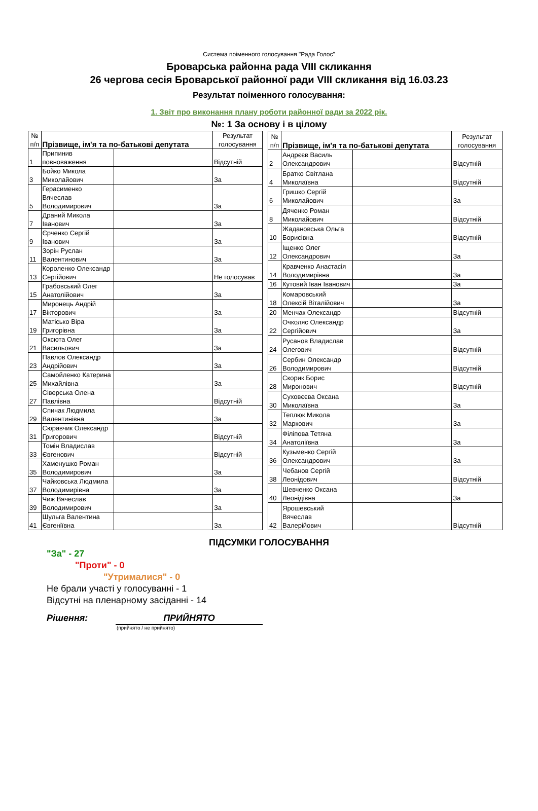Система поіменного голосування "Рада Голос"
Броварська районна рада VIII скликання
26 чергова сесія Броварської районної ради VIII скликання від 16.03.23
Результат поіменного голосування:
1. Звіт про виконання плану роботи районної ради за 2022 рік.
№: 1 За основу і в цілому
| № п/п | Прізвище, ім'я та по-батькові депутата | | Результат голосування |
| --- | --- | --- | --- |
| 1 | Припинив повноваження | | Відсутній |
| 3 | Бойко Микола Миколайович | | За |
| 5 | Герасименко Вячеслав Володимирович | | За |
| 7 | Драний Микола Іванович | | За |
| 9 | Єрченко Сергій Іванович | | За |
| 11 | Зорін Руслан Валентинович | | За |
| 13 | Короленко Олександр Сергійович | | Не голосував |
| 15 | Грабовський Олег Анатолійович | | За |
| 17 | Миронець Андрій Вікторович | | За |
| 19 | Матісько Віра Григорівна | | За |
| 21 | Оксюта Олег Васильович | | За |
| 23 | Павлов Олександр Андрійович | | За |
| 25 | Самойленко Катерина Михайлівна | | За |
| 27 | Сіверська Олена Павлівна | | Відсутній |
| 29 | Спичак Людмила Валентинівна | | За |
| 31 | Сюравчик Олександр Григорович | | Відсутній |
| 33 | Томін Владислав Євгенович | | Відсутній |
| 35 | Хаменушко Роман Володимирович | | За |
| 37 | Чайковська Людмила Володимирівна | | За |
| 39 | Чиж Вячеслав Володимирович | | За |
| 41 | Шульга Валентина Євгеніївна | | За |
| № п/п | Прізвище, ім'я та по-батькові депутата | | Результат голосування |
| --- | --- | --- | --- |
| 2 | Андрєєв Василь Олександрович | | Відсутній |
| 4 | Братко Світлана Миколаївна | | Відсутній |
| 6 | Гришко Сергій Миколайович | | За |
| 8 | Дяченко Роман Миколайович | | Відсутній |
| 10 | Жадановська Ольга Борисівна | | Відсутній |
| 12 | Іщенко Олег Олександрович | | За |
| 14 | Кравченко Анастасія Володимирівна | | За |
| 16 | Кутовий Іван Іванович | | За |
| 18 | Комаровський Олексій Віталійович | | За |
| 20 | Менчак Олександр | | Відсутній |
| 22 | Очколяс Олександр Сергійович | | За |
| 24 | Русанов Владислав Олегович | | Відсутній |
| 26 | Сербин Олександр Володимирович | | Відсутній |
| 28 | Скорик Борис Миронович | | Відсутній |
| 30 | Суховєєва Оксана Миколаївна | | За |
| 32 | Теплюк Микола Маркович | | За |
| 34 | Філіпова Тетяна Анатоліївна | | За |
| 36 | Кузьменко Сергій Олександрович | | За |
| 38 | Чебанов Сергій Леонідович | | Відсутній |
| 40 | Шевченко Оксана Леонідівна | | За |
| 42 | Ярошевський Вячеслав Валерійович | | Відсутній |
ПІДСУМКИ ГОЛОСУВАННЯ
"За" - 27
"Проти" - 0
"Утрималися" - 0
Не брали участі у голосуванні - 1
Відсутні на пленарному засіданні - 14
Рішення: ПРИЙНЯТО
(прийнято / не прийнято)